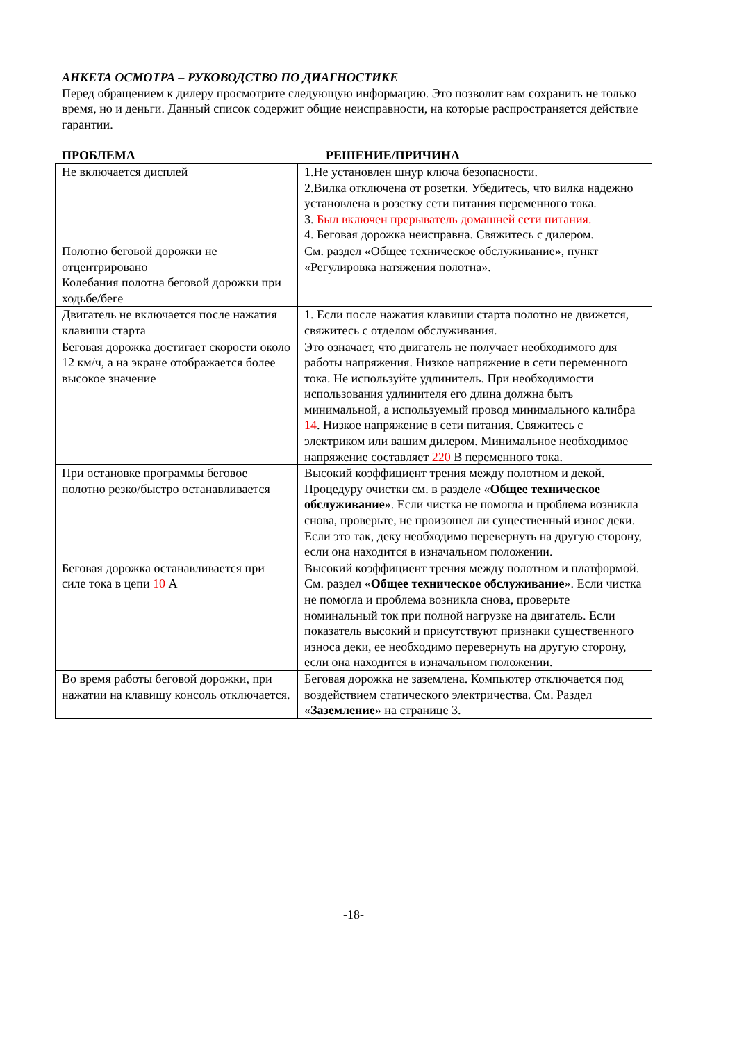АНКЕТА ОСМОТРА – РУКОВОДСТВО ПО ДИАГНОСТИКЕ
Перед обращением к дилеру просмотрите следующую информацию. Это позволит вам сохранить не только время, но и деньги. Данный список содержит общие неисправности, на которые распространяется действие гарантии.
ПРОБЛЕМА РЕШЕНИЕ/ПРИЧИНА
| Не включается дисплей | 1.Не установлен шнур ключа безопасности. 2.Вилка отключена от розетки. Убедитесь, что вилка надежно установлена в розетку сети питания переменного тока. 3. Был включен прерыватель домашней сети питания. 4. Беговая дорожка неисправна. Свяжитесь с дилером. |
| Полотно беговой дорожки не отцентрировано Колебания полотна беговой дорожки при ходьбе/беге | См. раздел «Общее техническое обслуживание», пункт «Регулировка натяжения полотна». |
| Двигатель не включается после нажатия клавиши старта | 1. Если после нажатия клавиши старта полотно не движется, свяжитесь с отделом обслуживания. |
| Беговая дорожка достигает скорости около 12 км/ч, а на экране отображается более высокое значение | Это означает, что двигатель не получает необходимого для работы напряжения. Низкое напряжение в сети переменного тока. Не используйте удлинитель. При необходимости использования удлинителя его длина должна быть минимальной, а используемый провод минимального калибра 14 . Низкое напряжение в сети питания. Свяжитесь с электриком или вашим дилером. Минимальное необходимое напряжение составляет 220 В переменного тока. |
| При остановке программы беговое полотно резко/быстро останавливается | Высокий коэффициент трения между полотном и декой. Процедуру очистки см. в разделе « Общее техническое обслуживание ». Если чистка не помогла и проблема возникла снова, проверьте, не произошел ли существенный износ деки. Если это так, деку необходимо перевернуть на другую сторону, если она находится в изначальном положении. |
| Беговая дорожка останавливается при силе тока в цепи 10 А | Высокий коэффициент трения между полотном и платформой. См. раздел « Общее техническое обслуживание ». Если чистка не помогла и проблема возникла снова, проверьте номинальный ток при полной нагрузке на двигатель. Если показатель высокий и присутствуют признаки существенного износа деки, ее необходимо перевернуть на другую сторону, если она находится в изначальном положении. |
| Во время работы беговой дорожки, при нажатии на клавишу консоль отключается. | Беговая дорожка не заземлена. Компьютер отключается под воздействием статического электричества. См. Раздел « Заземление » на странице 3. |
-18-